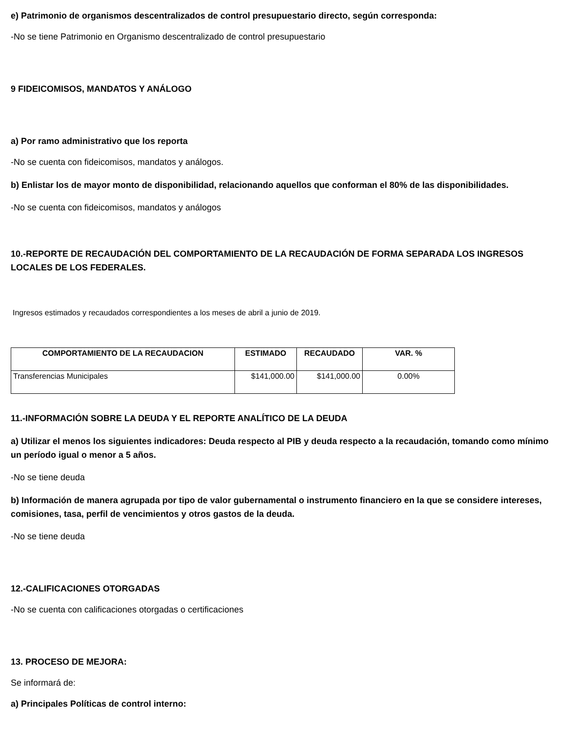e) Patrimonio de organismos descentralizados de control presupuestario directo, según corresponda:
-No se tiene Patrimonio en Organismo descentralizado de control presupuestario
9 FIDEICOMISOS, MANDATOS Y ANÁLOGO
a) Por ramo administrativo que los reporta
-No se cuenta con fideicomisos, mandatos y análogos.
b) Enlistar los de mayor monto de disponibilidad, relacionando aquellos que conforman el 80% de las disponibilidades.
-No se cuenta con fideicomisos, mandatos y análogos
10.-REPORTE DE RECAUDACIÓN DEL COMPORTAMIENTO DE LA RECAUDACIÓN DE FORMA SEPARADA LOS INGRESOS LOCALES DE LOS FEDERALES.
Ingresos estimados y recaudados correspondientes a los meses de abril a junio de 2019.
| COMPORTAMIENTO DE LA RECAUDACION | ESTIMADO | RECAUDADO | VAR. % |
| --- | --- | --- | --- |
| Transferencias Municipales | $141,000.00 | $141,000.00 | 0.00% |
11.-INFORMACIÓN SOBRE LA DEUDA Y EL REPORTE ANALÍTICO DE LA DEUDA
a) Utilizar el menos los siguientes indicadores: Deuda respecto al PIB y deuda respecto a la recaudación, tomando como mínimo un período igual o menor a 5 años.
-No se tiene deuda
b) Información de manera agrupada por tipo de valor gubernamental o instrumento financiero en la que se considere intereses, comisiones, tasa, perfil de vencimientos y otros gastos de la deuda.
-No se tiene deuda
12.-CALIFICACIONES OTORGADAS
-No se cuenta con calificaciones otorgadas o certificaciones
13. PROCESO DE MEJORA:
Se informará de:
a) Principales Políticas de control interno: